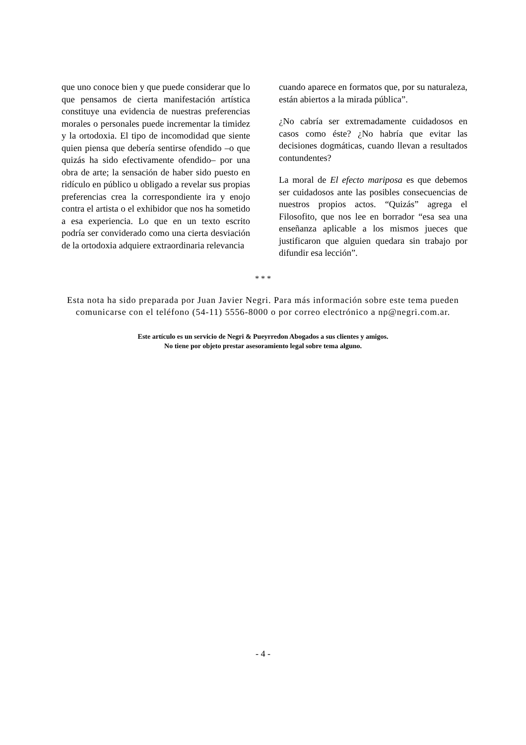que uno conoce bien y que puede considerar que lo que pensamos de cierta manifestación artística constituye una evidencia de nuestras preferencias morales o personales puede incrementar la timidez y la ortodoxia. El tipo de incomodidad que siente quien piensa que debería sentirse ofendido –o que quizás ha sido efectivamente ofendido– por una obra de arte; la sensación de haber sido puesto en ridículo en público u obligado a revelar sus propias preferencias crea la correspondiente ira y enojo contra el artista o el exhibidor que nos ha sometido a esa experiencia. Lo que en un texto escrito podría ser conviderado como una cierta desviación de la ortodoxia adquiere extraordinaria relevancia
cuando aparece en formatos que, por su naturaleza, están abiertos a la mirada pública”.
¿No cabría ser extremadamente cuidadosos en casos como éste? ¿No habría que evitar las decisiones dogmáticas, cuando llevan a resultados contundentes?
La moral de El efecto mariposa es que debemos ser cuidadosos ante las posibles consecuencias de nuestros propios actos. “Quizás” agrega el Filosofito, que nos lee en borrador “esa sea una enseñanza aplicable a los mismos jueces que justificaron que alguien quedara sin trabajo por difundir esa lección”.
* * *
Esta nota ha sido preparada por Juan Javier Negri. Para más información sobre este tema pueden comunicarse con el teléfono (54-11) 5556-8000 o por correo electrónico a np@negri.com.ar.
Este artículo es un servicio de Negri & Pueyrredon Abogados a sus clientes y amigos.
No tiene por objeto prestar asesoramiento legal sobre tema alguno.
- 4 -